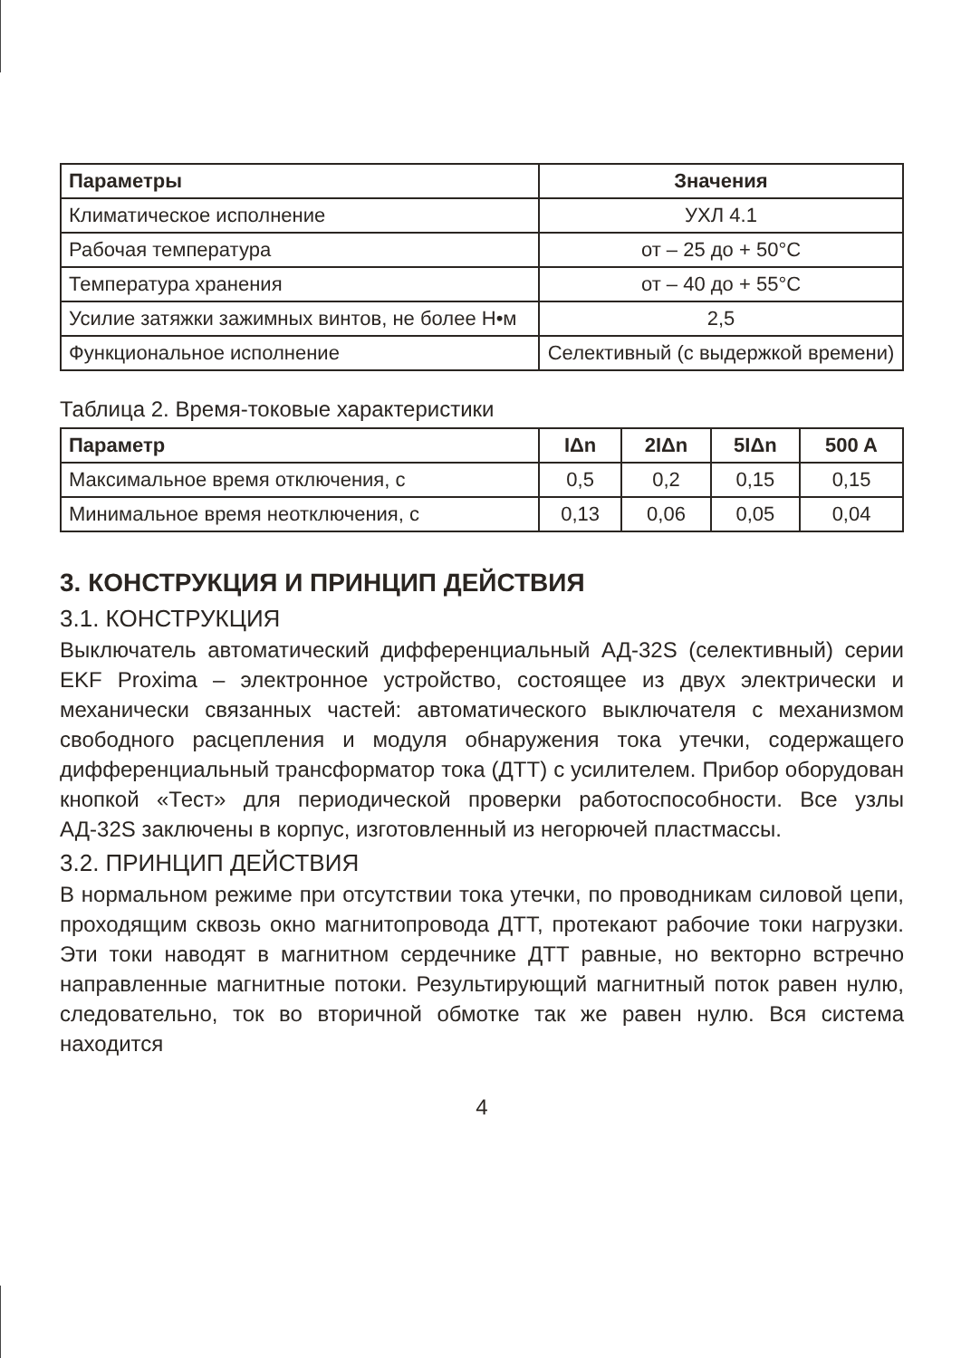| Параметры | Значения |
| --- | --- |
| Климатическое исполнение | УХЛ 4.1 |
| Рабочая температура | от – 25 до + 50°С |
| Температура хранения | от – 40 до + 55°С |
| Усилие затяжки зажимных винтов, не более Н•м | 2,5 |
| Функциональное исполнение | Селективный (с выдержкой времени) |
Таблица 2. Время-токовые характеристики
| Параметр | IΔn | 2IΔn | 5IΔn | 500 A |
| --- | --- | --- | --- | --- |
| Максимальное время отключения, с | 0,5 | 0,2 | 0,15 | 0,15 |
| Минимальное время неотключения, с | 0,13 | 0,06 | 0,05 | 0,04 |
3. КОНСТРУКЦИЯ И ПРИНЦИП ДЕЙСТВИЯ
3.1. КОНСТРУКЦИЯ
Выключатель автоматический дифференциальный АД-32S (селективный) серии EKF Proxima – электронное устройство, состоящее из двух электрически и механически связанных частей: автоматического выключателя с механизмом свободного расцепления и модуля обнаружения тока утечки, содержащего дифференциальный трансформатор тока (ДТТ) с усилителем. Прибор оборудован кнопкой «Тест» для периодической проверки работоспособности. Все узлы АД-32S заключены в корпус, изготовленный из негорючей пластмассы.
3.2. ПРИНЦИП ДЕЙСТВИЯ
В нормальном режиме при отсутствии тока утечки, по проводникам силовой цепи, проходящим сквозь окно магнитопровода ДТТ, протекают рабочие токи нагрузки. Эти токи наводят в магнитном сердечнике ДТТ равные, но векторно встречно направленные магнитные потоки. Результирующий магнитный поток равен нулю, следовательно, ток во вторичной обмотке так же равен нулю. Вся система находится
4